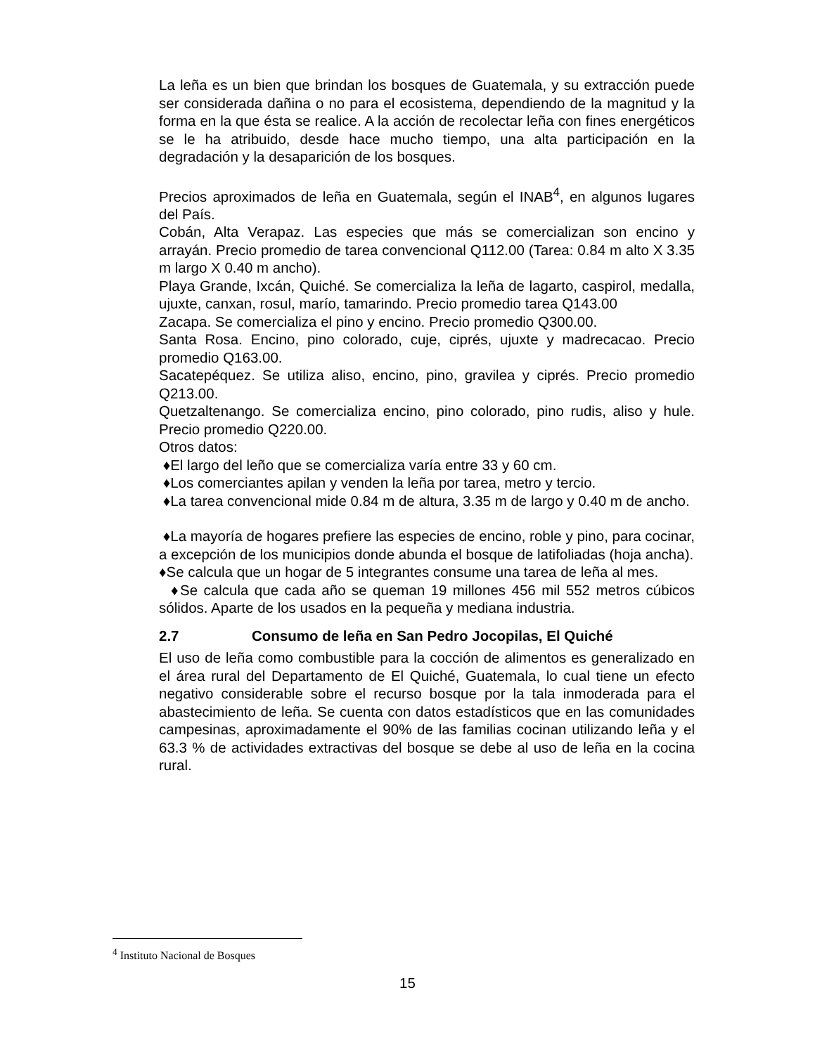La leña es un bien que brindan los bosques de Guatemala, y su extracción puede ser considerada dañina o no para el ecosistema, dependiendo de la magnitud y la forma en la que ésta se realice. A la acción de recolectar leña con fines energéticos se le ha atribuido, desde hace mucho tiempo, una alta participación en la degradación y la desaparición de los bosques.
Precios aproximados de leña en Guatemala, según el INAB<sup>4</sup>, en algunos lugares del País.
Cobán, Alta Verapaz. Las especies que más se comercializan son encino y arrayán. Precio promedio de tarea convencional Q112.00 (Tarea: 0.84 m alto X 3.35 m largo X 0.40 m ancho).
Playa Grande, Ixcán, Quiché. Se comercializa la leña de lagarto, caspirol, medalla, ujuxte, canxan, rosul, marío, tamarindo. Precio promedio tarea Q143.00
Zacapa. Se comercializa el pino y encino. Precio promedio Q300.00.
Santa Rosa. Encino, pino colorado, cuje, ciprés, ujuxte y madrecacao. Precio promedio Q163.00.
Sacatepéquez. Se utiliza aliso, encino, pino, gravilea y ciprés. Precio promedio Q213.00.
Quetzaltenango. Se comercializa encino, pino colorado, pino rudis, aliso y hule. Precio promedio Q220.00.
Otros datos:
♦El largo del leño que se comercializa varía entre 33 y 60 cm.
♦Los comerciantes apilan y venden la leña por tarea, metro y tercio.
♦La tarea convencional mide 0.84 m de altura, 3.35 m de largo y 0.40 m de ancho.
♦La mayoría de hogares prefiere las especies de encino, roble y pino, para cocinar, a excepción de los municipios donde abunda el bosque de latifoliadas (hoja ancha).
♦Se calcula que un hogar de 5 integrantes consume una tarea de leña al mes.
♦Se calcula que cada año se queman 19 millones 456 mil 552 metros cúbicos sólidos. Aparte de los usados en la pequeña y mediana industria.
2.7 Consumo de leña en San Pedro Jocopilas, El Quiché
El uso de leña como combustible para la cocción de alimentos es generalizado en el área rural del Departamento de El Quiché, Guatemala, lo cual tiene un efecto negativo considerable sobre el recurso bosque por la tala inmoderada para el abastecimiento de leña. Se cuenta con datos estadísticos que en las comunidades campesinas, aproximadamente el 90% de las familias cocinan utilizando leña y el 63.3 % de actividades extractivas del bosque se debe al uso de leña en la cocina rural.
<sup>4</sup> Instituto Nacional de Bosques
15